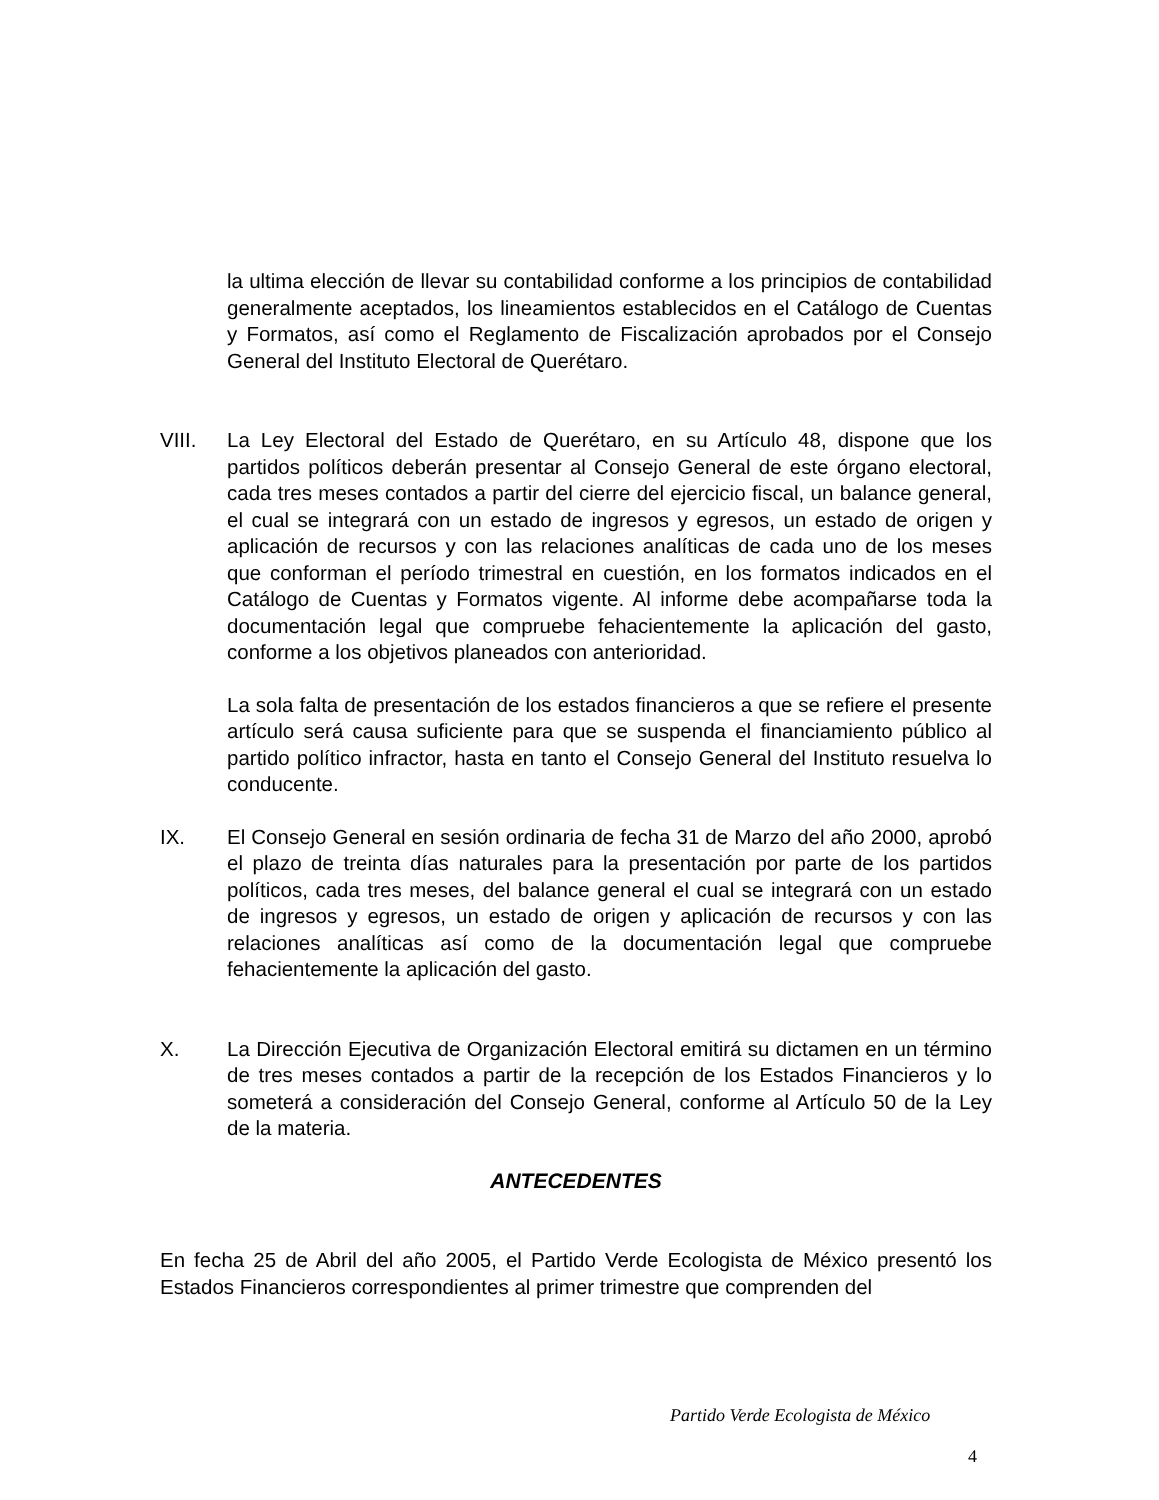la ultima elección de llevar su contabilidad conforme a los principios de contabilidad generalmente aceptados, los lineamientos establecidos en el Catálogo de Cuentas y Formatos, así como el Reglamento de Fiscalización aprobados por el Consejo General del Instituto Electoral de Querétaro.
VIII. La Ley Electoral del Estado de Querétaro, en su Artículo 48, dispone que los partidos políticos deberán presentar al Consejo General de este órgano electoral, cada tres meses contados a partir del cierre del ejercicio fiscal, un balance general, el cual se integrará con un estado de ingresos y egresos, un estado de origen y aplicación de recursos y con las relaciones analíticas de cada uno de los meses que conforman el período trimestral en cuestión, en los formatos indicados en el Catálogo de Cuentas y Formatos vigente. Al informe debe acompañarse toda la documentación legal que compruebe fehacientemente la aplicación del gasto, conforme a los objetivos planeados con anterioridad.
La sola falta de presentación de los estados financieros a que se refiere el presente artículo será causa suficiente para que se suspenda el financiamiento público al partido político infractor, hasta en tanto el Consejo General del Instituto resuelva lo conducente.
IX. El Consejo General en sesión ordinaria de fecha 31 de Marzo del año 2000, aprobó el plazo de treinta días naturales para la presentación por parte de los partidos políticos, cada tres meses, del balance general el cual se integrará con un estado de ingresos y egresos, un estado de origen y aplicación de recursos y con las relaciones analíticas así como de la documentación legal que compruebe fehacientemente la aplicación del gasto.
X. La Dirección Ejecutiva de Organización Electoral emitirá su dictamen en un término de tres meses contados a partir de la recepción de los Estados Financieros y lo someterá a consideración del Consejo General, conforme al Artículo 50 de la Ley de la materia.
ANTECEDENTES
En fecha 25 de Abril del año 2005, el Partido Verde Ecologista de México presentó los Estados Financieros correspondientes al primer trimestre que comprenden del
Partido Verde Ecologista de México
4